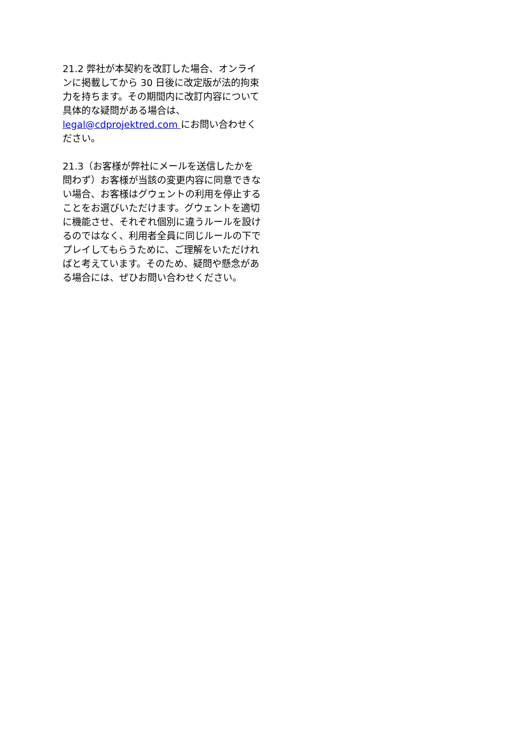21.2 弊社が本契約を改訂した場合、オンラインに掲載してから 30 日後に改定版が法的拘束力を持ちます。その期間内に改訂内容について具体的な疑問がある場合は、legal@cdprojektred.com にお問い合わせください。
21.3（お客様が弊社にメールを送信したかを問わず）お客様が当該の変更内容に同意できない場合、お客様はグウェントの利用を停止することをお選びいただけます。グウェントを適切に機能させ、それぞれ個別に違うルールを設けるのではなく、利用者全員に同じルールの下でプレイしてもらうために、ご理解をいただければと考えています。そのため、疑問や懸念がある場合には、ぜひお問い合わせください。